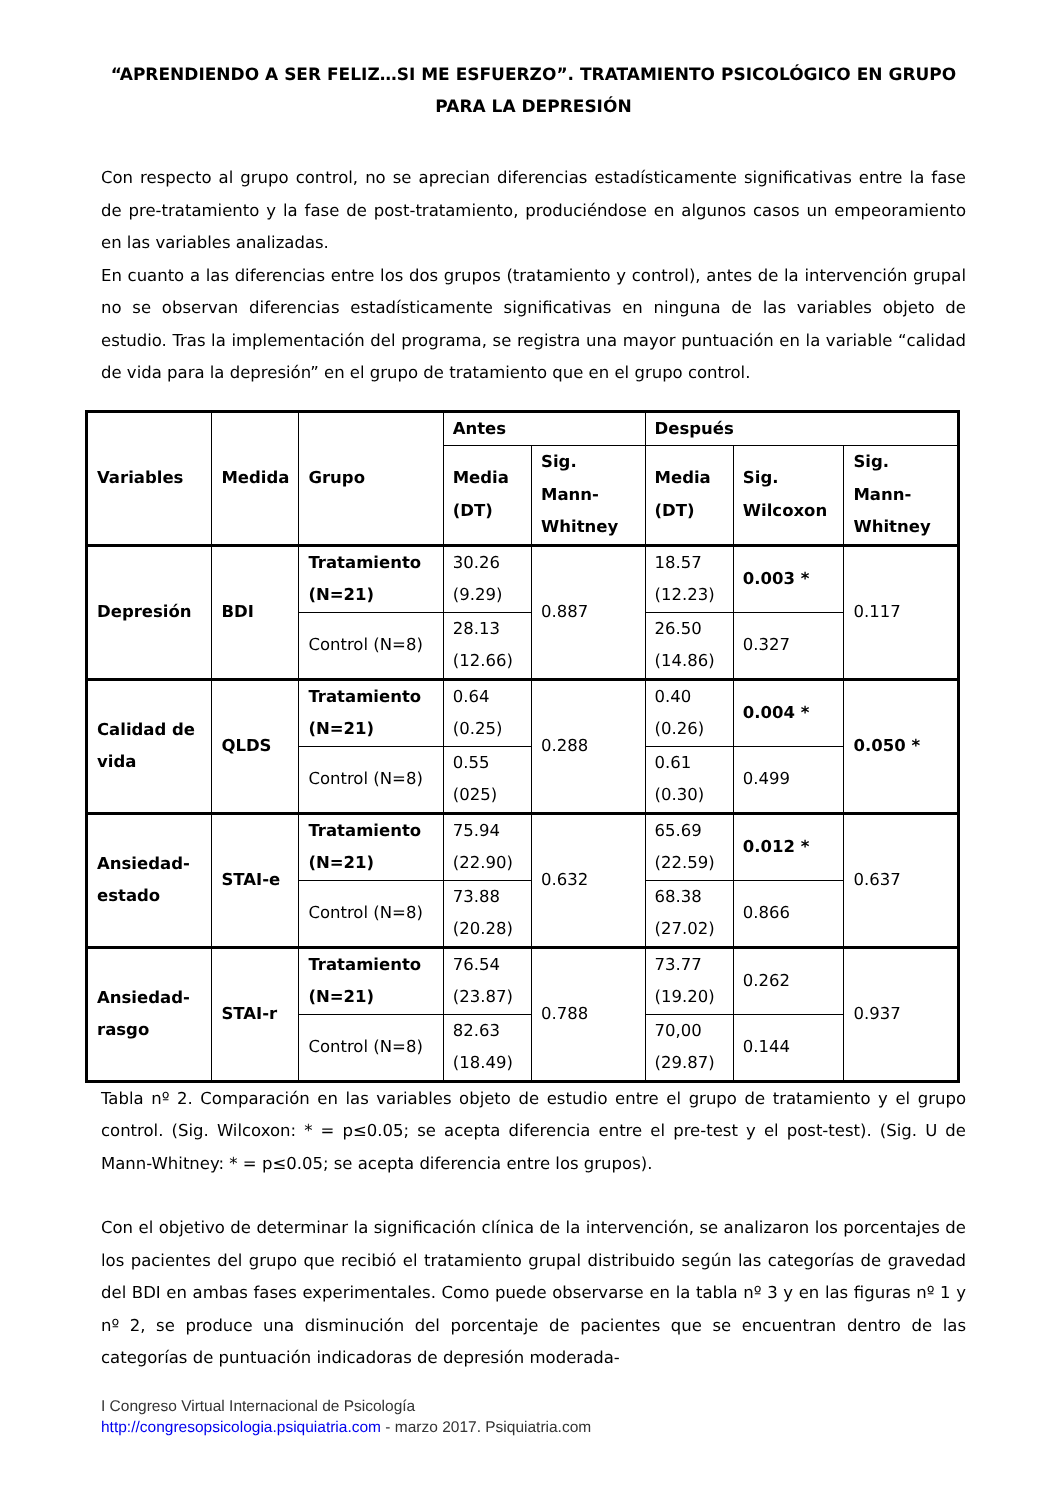“APRENDIENDO A SER FELIZ…SI ME ESFUERZO”. TRATAMIENTO PSICOLÓGICO EN GRUPO PARA LA DEPRESIÓN
Con respecto al grupo control, no se aprecian diferencias estadísticamente significativas entre la fase de pre-tratamiento y la fase de post-tratamiento, produciéndose en algunos casos un empeoramiento en las variables analizadas.
En cuanto a las diferencias entre los dos grupos (tratamiento y control), antes de la intervención grupal no se observan diferencias estadísticamente significativas en ninguna de las variables objeto de estudio. Tras la implementación del programa, se registra una mayor puntuación en la variable “calidad de vida para la depresión” en el grupo de tratamiento que en el grupo control.
| Variables | Medida | Grupo | Antes | | Después | | |
| --- | --- | --- | --- | --- | --- | --- | --- |
| | | | Media (DT) | Sig. Mann-Whitney | Media (DT) | Sig. Wilcoxon | Sig. Mann-Whitney |
| Depresión | BDI | Tratamiento (N=21) | 30.26 (9.29) | 0.887 | 18.57 (12.23) | 0.003 * | 0.117 |
| | | Control (N=8) | 28.13 (12.66) | | 26.50 (14.86) | 0.327 | |
| Calidad de vida | QLDS | Tratamiento (N=21) | 0.64 (0.25) | 0.288 | 0.40 (0.26) | 0.004 * | 0.050 * |
| | | Control (N=8) | 0.55 (025) | | 0.61 (0.30) | 0.499 | |
| Ansiedad-estado | STAI-e | Tratamiento (N=21) | 75.94 (22.90) | 0.632 | 65.69 (22.59) | 0.012 * | 0.637 |
| | | Control (N=8) | 73.88 (20.28) | | 68.38 (27.02) | 0.866 | |
| Ansiedad-rasgo | STAI-r | Tratamiento (N=21) | 76.54 (23.87) | 0.788 | 73.77 (19.20) | 0.262 | 0.937 |
| | | Control (N=8) | 82.63 (18.49) | | 70,00 (29.87) | 0.144 | |
Tabla nº 2. Comparación en las variables objeto de estudio entre el grupo de tratamiento y el grupo control. (Sig. Wilcoxon: * = p≤0.05; se acepta diferencia entre el pre-test y el post-test). (Sig. U de Mann-Whitney: * = p≤0.05; se acepta diferencia entre los grupos).
Con el objetivo de determinar la significación clínica de la intervención, se analizaron los porcentajes de los pacientes del grupo que recibió el tratamiento grupal distribuido según las categorías de gravedad del BDI en ambas fases experimentales. Como puede observarse en la tabla nº 3 y en las figuras nº 1 y nº 2, se produce una disminución del porcentaje de pacientes que se encuentran dentro de las categorías de puntuación indicadoras de depresión moderada-
I Congreso Virtual Internacional de Psicología
http://congresopsicologia.psiquiatria.com - marzo 2017. Psiquiatria.com